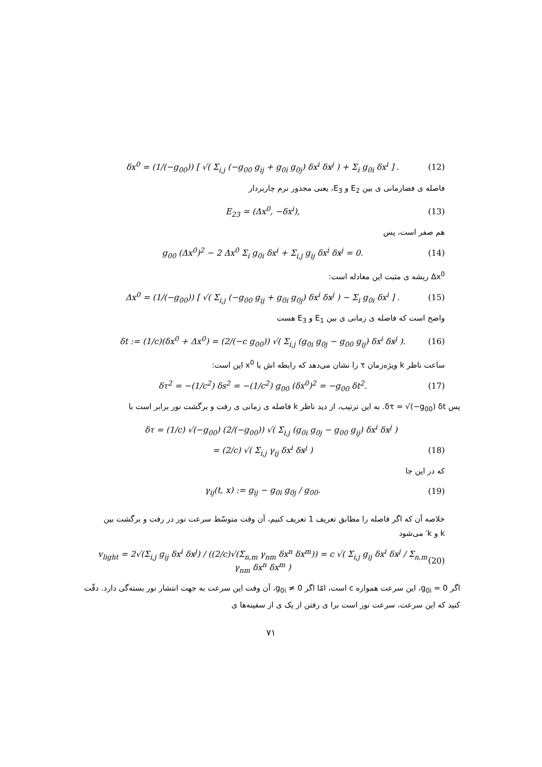δx<sup>0</sup> = (1/(−g<sub>00</sub>)) [ √( Σ<sub>i,j</sub> (−g<sub>00</sub> g<sub>ij</sub> + g<sub>0i</sub> g<sub>0j</sub>) δx<sup>i</sup> δx<sup>j</sup> ) + Σ<sub>i</sub> g<sub>0i</sub> δx<sup>i</sup> ] . (12)
فاصله ی فضازمانی ی بین E<sub>2</sub> و E<sub>3</sub>، یعنی مجذور نرم چاربردار
E<sub>23</sub> = (Δx<sup>0</sup>, −δx<sup>i</sup>), (13)
هم صفر است، پس
g<sub>00</sub> (Δx<sup>0</sup>)<sup>2</sup> − 2 Δx<sup>0</sup> Σ<sub>i</sub> g<sub>0i</sub> δx<sup>i</sup> + Σ<sub>i,j</sub> g<sub>ij</sub> δx<sup>i</sup> δx<sup>j</sup> = 0. (14)
Δx<sup>0</sup> ریشه ی مثبت این معادله است:
Δx<sup>0</sup> = (1/(−g<sub>00</sub>)) [ √( Σ<sub>i,j</sub> (−g<sub>00</sub> g<sub>ij</sub> + g<sub>0i</sub> g<sub>0j</sub>) δx<sup>i</sup> δx<sup>j</sup> ) − Σ<sub>i</sub> g<sub>0i</sub> δx<sup>i</sup> ] . (15)
واضح است که فاصله ی زمانی ی بین E<sub>1</sub> و E<sub>3</sub> هست
δt := (1/c)(δx<sup>0</sup> + Δx<sup>0</sup>) = (2/(−c g<sub>00</sub>)) √( Σ<sub>i,j</sub> (g<sub>0i</sub> g<sub>0j</sub> − g<sub>00</sub> g<sub>ij</sub>) δx<sup>i</sup> δx<sup>j</sup> ). (16)
ساعت ناظر k ویژه‌زمان τ را نشان می‌دهد که رابطه اش با x<sup>0</sup> این است:
δτ<sup>2</sup> = −(1/c<sup>2</sup>) δs<sup>2</sup> = −(1/c<sup>2</sup>) g<sub>00</sub> (δx<sup>0</sup>)<sup>2</sup> = −g<sub>00</sub> δt<sup>2</sup>. (17)
پس δτ = √(−g<sub>00</sub>) δt. به این ترتیب، از دید ناظر k فاصله ی زمانی ی رفت و برگشت نور برابر است با
δτ = (1/c) √(−g<sub>00</sub>) (2/(−g<sub>00</sub>)) √( Σ<sub>i,j</sub> (g<sub>0i</sub> g<sub>0j</sub> − g<sub>00</sub> g<sub>ij</sub>) δx<sup>i</sup> δx<sup>j</sup> )
= (2/c) √( Σ<sub>i,j</sub> γ<sub>ij</sub> δx<sup>i</sup> δx<sup>j</sup> ) (18)
که در این جا
γ<sub>ij</sub>(t, x) := g<sub>ij</sub> − g<sub>0i</sub> g<sub>0j</sub> / g<sub>00</sub>. (19)
خلاصه آن که اگر فاصله را مطابق تعریف 1 تعریف کنیم، آن وقت متوسّط سرعت نور در رفت و برگشت بین k و k′ می‌شود
v<sub>light</sub> = 2√(Σ<sub>i,j</sub> g<sub>ij</sub> δx<sup>i</sup> δx<sup>j</sup>) / ((2/c)√(Σ<sub>n,m</sub> γ<sub>nm</sub> δx<sup>n</sup> δx<sup>m</sup>)) = c √( Σ<sub>i,j</sub> g<sub>ij</sub> δx<sup>i</sup> δx<sup>j</sup> / Σ<sub>n,m</sub> γ<sub>nm</sub> δx<sup>n</sup> δx<sup>m</sup> ) (20)
اگر g<sub>0i</sub> = 0، این سرعت همواره c است، امّا اگر g<sub>0i</sub> ≠ 0، آن وقت این سرعت به جهت انتشار نور بسته‌گی دارد. دقّت کنید که این سرعت، سرعت نور است برا ی رفتن از یک ی از سفینه‌ها ی
۷۱